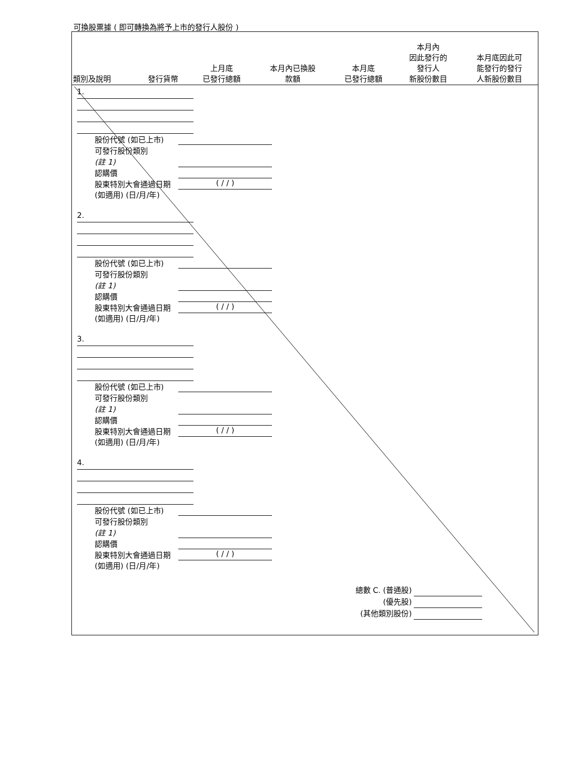可換股票據 ( 即可轉換為將予上市的發行人股份 )
| 類別及說明 | 發行貨幣 | 上月底 已發行總額 | 本月內已換股 款額 | 本月底 已發行總額 | 本月內 因此發行的 發行人 新股份數目 | 本月底因此可 能發行的發行 人新股份數目 |
| --- | --- | --- | --- | --- | --- | --- |
1.
股份代號 (如已上市)
可發行股份類別
(註 1)
認購價
股東特別大會通過日期 (如適用) (日/月/年)
( / / )
2.
股份代號 (如已上市)
可發行股份類別
(註 1)
認購價
股東特別大會通過日期 (如適用) (日/月/年)
( / / )
3.
股份代號 (如已上市)
可發行股份類別
(註 1)
認購價
股東特別大會通過日期 (如適用) (日/月/年)
( / / )
4.
股份代號 (如已上市)
可發行股份類別
(註 1)
認購價
股東特別大會通過日期 (如適用) (日/月/年)
( / / )
總數 C. (普通股)
(優先股)
(其他類別股份)